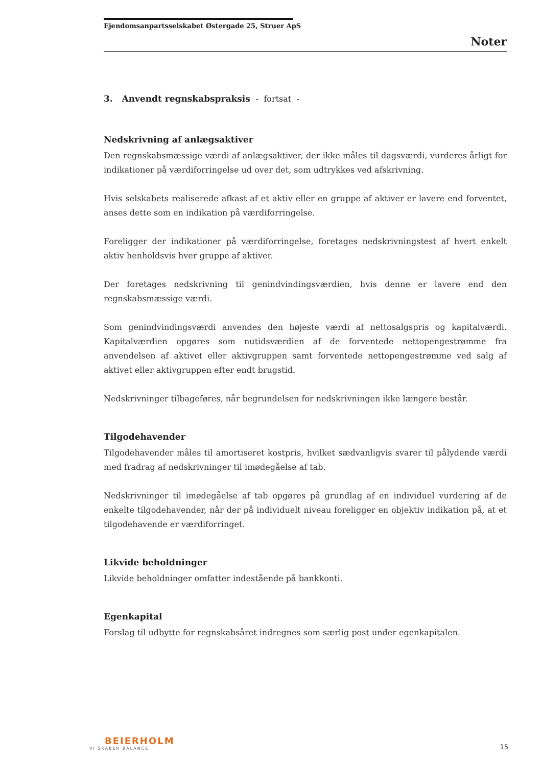Ejendomsanpartsselskabet Østergade 25, Struer ApS
Noter
3. Anvendt regnskabspraksis - fortsat -
Nedskrivning af anlægsaktiver
Den regnskabsmæssige værdi af anlægsaktiver, der ikke måles til dagsværdi, vurderes årligt for indikationer på værdiforringelse ud over det, som udtrykkes ved afskrivning.
Hvis selskabets realiserede afkast af et aktiv eller en gruppe af aktiver er lavere end forventet, anses dette som en indikation på værdiforringelse.
Foreligger der indikationer på værdiforringelse, foretages nedskrivningstest af hvert enkelt aktiv henholdsvis hver gruppe af aktiver.
Der foretages nedskrivning til genindvindingsværdien, hvis denne er lavere end den regnskabsmæssige værdi.
Som genindvindingsværdi anvendes den højeste værdi af nettosalgspris og kapitalværdi. Kapitalværdien opgøres som nutidsværdien af de forventede nettopengestrømme fra anvendelsen af aktivet eller aktivgruppen samt forventede nettopengestrømme ved salg af aktivet eller aktivgruppen efter endt brugstid.
Nedskrivninger tilbageføres, når begrundelsen for nedskrivningen ikke længere består.
Tilgodehavender
Tilgodehavender måles til amortiseret kostpris, hvilket sædvanligvis svarer til pålydende værdi med fradrag af nedskrivninger til imødegåelse af tab.
Nedskrivninger til imødegåelse af tab opgøres på grundlag af en individuel vurdering af de enkelte tilgodehavender, når der på individuelt niveau foreligger en objektiv indikation på, at et tilgodehavende er værdiforringet.
Likvide beholdninger
Likvide beholdninger omfatter indestående på bankkonti.
Egenkapital
Forslag til udbytte for regnskabsåret indregnes som særlig post under egenkapitalen.
BEIERHOLM
VI SKABER BALANCE
15